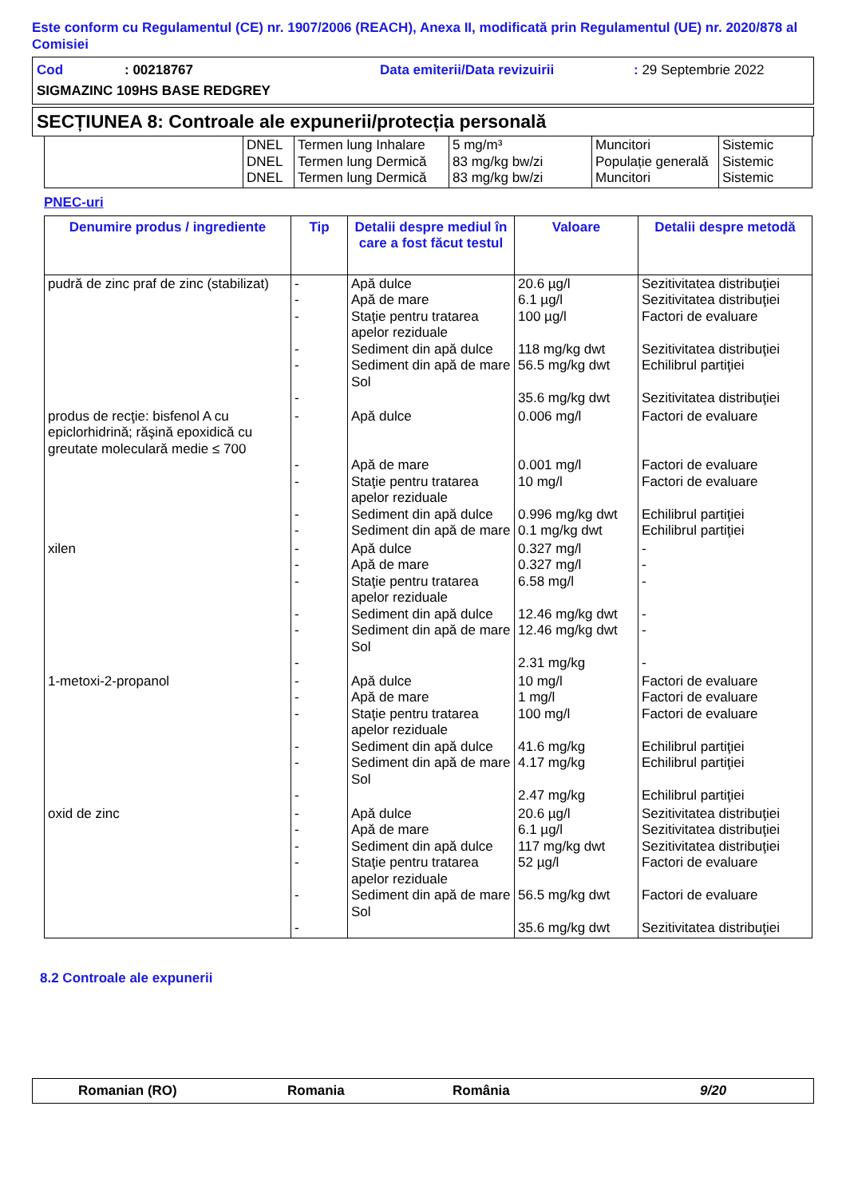Este conform cu Regulamentul (CE) nr. 1907/2006 (REACH), Anexa II, modificată prin Regulamentul (UE) nr. 2020/878 al Comisiei
Cod: 00218767 Data emiterii/Data revizuirii: 29 Septembrie 2022
SIGMAZINC 109HS BASE REDGREY
SECȚIUNEA 8: Controale ale expunerii/protecția personală
| | DNEL DNEL DNEL | Termen lung Inhalare Termen lung Dermică Termen lung Dermică | 5 mg/m³ 83 mg/kg bw/zi 83 mg/kg bw/zi | Muncitori Populație generală Muncitori | Sistemic Sistemic Sistemic |
PNEC-uri
| Denumire produs / ingrediente | Tip | Detalii despre mediul în care a fost făcut testul | Valoare | Detalii despre metodă |
| --- | --- | --- | --- | --- |
| pudră de zinc praf de zinc (stabilizat) | - - - - - - | Apă dulce Apă de mare Staţie pentru tratarea apelor reziduale Sediment din apă dulce Sediment din apă de mare Sol | 20.6 µg/l 6.1 µg/l 100 µg/l 118 mg/kg dwt 56.5 mg/kg dwt 35.6 mg/kg dwt | Sezitivitatea distribuţiei Sezitivitatea distribuţiei Factori de evaluare Sezitivitatea distribuţiei Echilibrul partiţiei Sezitivitatea distribuţiei |
| produs de recţie: bisfenol A cu epiclorhidrină; răşină epoxidică cu greutate moleculară medie ≤ 700 | - - - - - | Apă dulce Apă de mare Staţie pentru tratarea apelor reziduale Sediment din apă dulce Sediment din apă de mare | 0.006 mg/l 0.001 mg/l 10 mg/l 0.996 mg/kg dwt 0.1 mg/kg dwt | Factori de evaluare Factori de evaluare Factori de evaluare Echilibrul partiţiei Echilibrul partiţiei |
| xilen | - - - - - - | Apă dulce Apă de mare Staţie pentru tratarea apelor reziduale Sediment din apă dulce Sediment din apă de mare Sol | 0.327 mg/l 0.327 mg/l 6.58 mg/l 12.46 mg/kg dwt 12.46 mg/kg dwt 2.31 mg/kg | - - - - - - |
| 1-metoxi-2-propanol | - - - - - - | Apă dulce Apă de mare Staţie pentru tratarea apelor reziduale Sediment din apă dulce Sediment din apă de mare Sol | 10 mg/l 1 mg/l 100 mg/l 41.6 mg/kg 4.17 mg/kg 2.47 mg/kg | Factori de evaluare Factori de evaluare Factori de evaluare Echilibrul partiţiei Echilibrul partiţiei Echilibrul partiţiei |
| oxid de zinc | - - - - - - | Apă dulce Apă de mare Sediment din apă dulce Staţie pentru tratarea apelor reziduale Sediment din apă de mare Sol | 20.6 µg/l 6.1 µg/l 117 mg/kg dwt 52 µg/l 56.5 mg/kg dwt 35.6 mg/kg dwt | Sezitivitatea distribuţiei Sezitivitatea distribuţiei Sezitivitatea distribuţiei Factori de evaluare Factori de evaluare Sezitivitatea distribuţiei |
8.2 Controale ale expunerii
Romanian (RO) Romania România 9/20